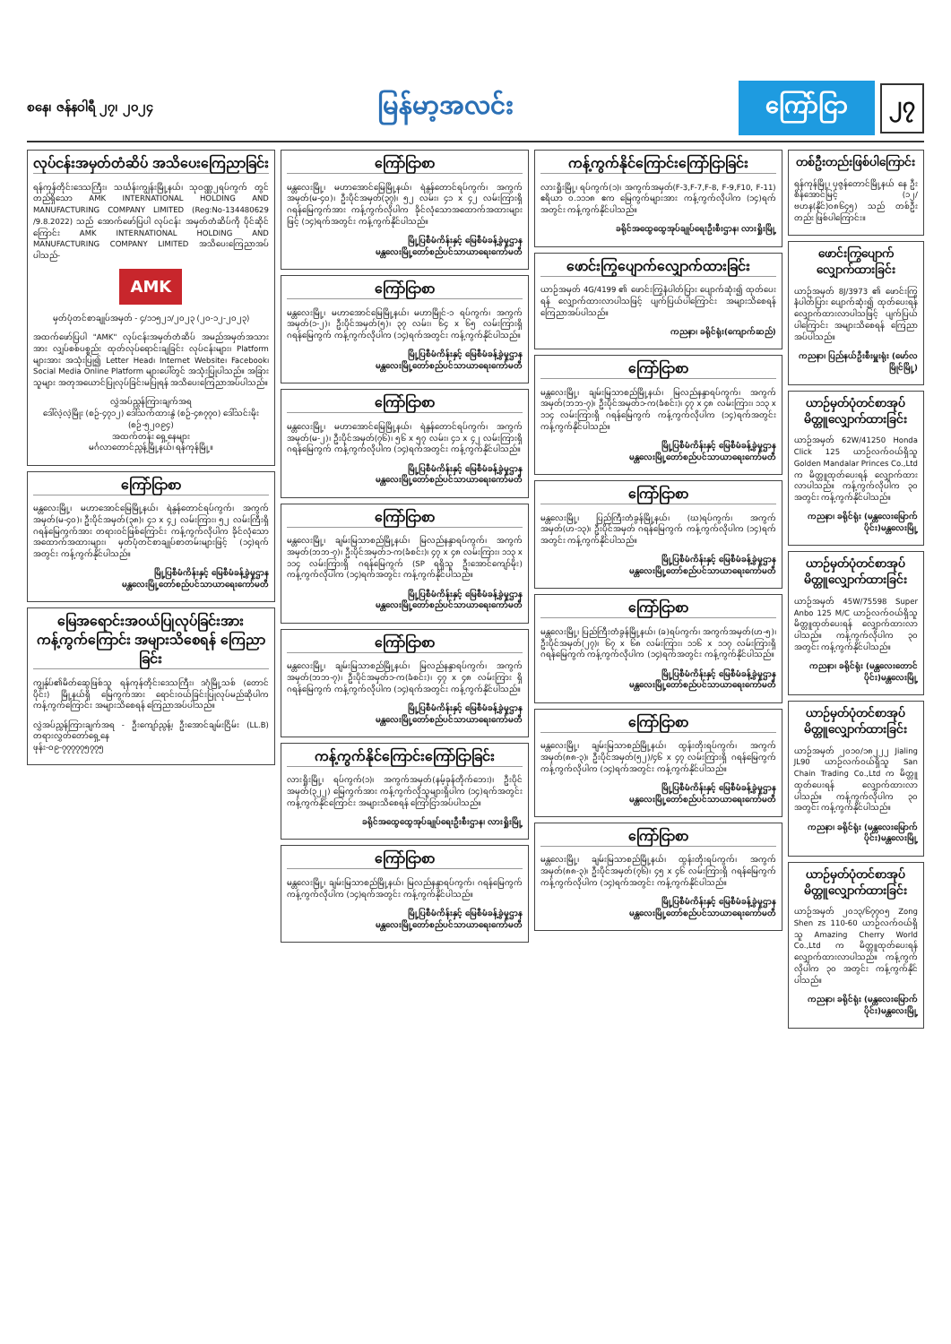စနေ၊ ဇန်နဝါရီ ၂၇၊ ၂၀၂၄
မြန်မာ့အလင်း
ကြော်ငြာ ၂၇
လုပ်ငန်းအမှတ်တံဆိပ် အသိပေးကြေညာခြင်း
ရန်ကုန်တိုင်းဒေသကြီး၊ သင်္ဃန်းကျွန်းမြို့နယ်၊ သုဝဏ္ဏ၂ရပ်ကွက် တွင် တည်ရှိသော AMK INTERNATIONAL HOLDING AND MANUFACTURING COMPANY LIMITED (Reg:No-134480629 /9.8.2022) သည် အောက်ဖော်ပြပါ လုပ်ငန်း အမှတ်တံဆိပ်ကို ပိုင်ဆိုင်ကြောင်း AMK INTERNATIONAL HOLDING AND MANUFACTURING COMPANY LIMITED အသိပေးကြေညာအပ်ပါသည်-
AMK
မှတ်ပုံတင်စာချုပ်အမှတ် - ၄/၁၁၅၂၁/၂၀၂၃ (၂၀-၁၂-၂၀၂၃)
အထက်ဖော်ပြပါ "AMK" လုပ်ငန်းအမှတ်တံဆိပ် အမည်အမှတ်အသားအား လျှပ်စစ်ပစ္စည်း ထုတ်လုပ်ရောင်းချခြင်း လုပ်ငန်းများ၊ Platform များအား အသုံးပြု၍ Letter Head၊ Internet Website၊ Facebook၊ Social Media Online Platform များပေါ်တွင် အသုံးပြုပါသည်။ အခြားသူများ အတုအယောင်ပြုလုပ်ခြင်းမပြုရန် အသိပေးကြေညာအပ်ပါသည်။
လွှဲအပ်ညွှန်ကြားချက်အရ
ဒေါ်လဲ့လဲ့မြိုး (စဉ်-၄၇၁၂) ဒေါ်သက်ထားနွဲ (စဉ်-၄၈၇၇၀) ဒေါ်သင်းမိုး (စဉ်-၅၂၀၉၄)
အထက်တန်း ရှေ့နေများ
မင်္ဂလာတောင်ညွန့်မြို့နယ်၊ ရန်ကုန်မြို့။
ကြော်ငြာစာ
မန္တလေးမြို့၊ မဟာအောင်မြေမြို့နယ်၊ ရဲနွန်တောင်ရပ်ကွက်၊ အကွက်အမှတ်(မ-၄၀)၊ ဦးပိုင်အမှတ်(၃၈)၊ ၄၁ x ၄၂ လမ်းကြား၊ ၅၂ လမ်းကြီးရှိ ဂရန်မြေကွက်အား တရားဝင်ဖြစ်ကြောင်း ကန့်ကွက်လိုပါက ခိုင်လုံသောအထောက်အထားများ၊ မှတ်ပုံတင်စာချုပ်စာတမ်းများဖြင့် (၁၄)ရက်အတွင်း ကန့်ကွက်နိုင်ပါသည်။
မြို့ပြစီမံကိန်းနှင့် မြေစီမံခန့်ခွဲမှုဌာန
မန္တလေးမြို့တော်စည်ပင်သာယာရေးကော်မတီ
မြေအရောင်းအဝယ်ပြုလုပ်ခြင်းအား ကန့်ကွက်ကြောင်း အများသိစေရန် ကြေညာခြင်း
ကျွန်ုပ်၏မိတ်ဆွေဖြစ်သူ ရန်ကုန်တိုင်းဒေသကြီး၊ ဒဂုံမြို့သစ် (တောင်ပိုင်း) မြို့နယ်ရှိ မြေကွက်အား ရောင်းဝယ်ခြင်းပြုလုပ်မည်ဆိုပါက ကန့်ကွက်ကြောင်း အများသိစေရန် ကြေညာအပ်ပါသည်။
လွှဲအပ်ညွှန်ကြားချက်အရ - ဦးကျော်ညွန့်၊ ဦးအောင်ချမ်းငြိမ်း (LL.B) တရားလွှတ်တော်ရှေ့နေ
ဖုန်း-၀၉-၇၇၇၇၇၅၇၇၅
ကြော်ငြာစာ
မန္တလေးမြို့၊ မဟာအောင်မြေမြို့နယ်၊ ရဲနွန်တောင်ရပ်ကွက်၊ အကွက်အမှတ်(မ-၄၀)၊ ဦးပိုင်အမှတ်(၃၇)၊ ၅၂ လမ်း၊ ၄၁ x ၄၂ လမ်းကြားရှိ ဂရန်မြေကွက်အား ကန့်ကွက်လိုပါက ခိုင်လုံသောအထောက်အထားများဖြင့် (၁၄)ရက်အတွင်း ကန့်ကွက်နိုင်ပါသည်။
မြို့ပြစီမံကိန်းနှင့် မြေစီမံခန့်ခွဲမှုဌာန
မန္တလေးမြို့တော်စည်ပင်သာယာရေးကော်မတီ
ကြော်ငြာစာ
မန္တလေးမြို့၊ မဟာအောင်မြေမြို့နယ်၊ မဟာမြိုင်-၁ ရပ်ကွက်၊ အကွက်အမှတ်(၁-၂)၊ ဦးပိုင်အမှတ်(၅)၊ ၃၇ လမ်း၊ ၆၄ x ၆၅ လမ်းကြားရှိ ဂရန်မြေကွက် ကန့်ကွက်လိုပါက (၁၄)ရက်အတွင်း ကန့်ကွက်နိုင်ပါသည်။
မြို့ပြစီမံကိန်းနှင့် မြေစီမံခန့်ခွဲမှုဌာန
မန္တလေးမြို့တော်စည်ပင်သာယာရေးကော်မတီ
ကြော်ငြာစာ
မန္တလေးမြို့၊ မဟာအောင်မြေမြို့နယ်၊ ရဲနွန်တောင်ရပ်ကွက်၊ အကွက်အမှတ်(မ-၂)၊ ဦးပိုင်အမှတ်(၇၆)၊ ၅၆ x ၅၇ လမ်း၊ ၄၁ x ၄၂ လမ်းကြားရှိ ဂရန်မြေကွက် ကန့်ကွက်လိုပါက (၁၄)ရက်အတွင်း ကန့်ကွက်နိုင်ပါသည်။
မြို့ပြစီမံကိန်းနှင့် မြေစီမံခန့်ခွဲမှုဌာန
မန္တလေးမြို့တော်စည်ပင်သာယာရေးကော်မတီ
ကြော်ငြာစာ
မန္တလေးမြို့၊ ချမ်းမြသာစည်မြို့နယ်၊ မြလည်နန္ဒာရပ်ကွက်၊ အကွက်အမှတ်(ဘဘ-၇)၊ ဦးပိုင်အမှတ်၁-က(ခံစင်း)၊ ၄၇ x ၄၈ လမ်းကြား၊ ၁၁၃ x ၁၁၄ လမ်းကြားရှိ ဂရန်မြေကွက် (SP ရရှိသူ ဦးအောင်ကျော်မိုး) ကန့်ကွက်လိုပါက (၁၄)ရက်အတွင်း ကန့်ကွက်နိုင်ပါသည်။
မြို့ပြစီမံကိန်းနှင့် မြေစီမံခန့်ခွဲမှုဌာန
မန္တလေးမြို့တော်စည်ပင်သာယာရေးကော်မတီ
ကြော်ငြာစာ
မန္တလေးမြို့၊ ချမ်းမြသာစည်မြို့နယ်၊ မြလည်နန္ဒာရပ်ကွက်၊ အကွက်အမှတ်(ဘဘ-၇)၊ ဦးပိုင်အမှတ်၁-က(ခံစင်း)၊ ၄၇ x ၄၈ လမ်းကြား ရှိ ဂရန်မြေကွက် ကန့်ကွက်လိုပါက (၁၄)ရက်အတွင်း ကန့်ကွက်နိုင်ပါသည်။
မြို့ပြစီမံကိန်းနှင့် မြေစီမံခန့်ခွဲမှုဌာန
မန္တလေးမြို့တော်စည်ပင်သာယာရေးကော်မတီ
ကန့်ကွက်နိုင်ကြောင်းကြော်ငြာခြင်း
လားရှိုးမြို့၊ ရပ်ကွက်(၁)၊ အကွက်အမှတ်(နမ့်ခုန်တိုက်ဘေး)၊ ဦးပိုင်အမှတ်(၃၂၂) မြေကွက်အား ကန့်ကွက်လိုသူများရှိပါက (၁၄)ရက်အတွင်း ကန့်ကွက်နိုင်ကြောင်း အများသိစေရန် ကြော်ငြာအပ်ပါသည်။
ခရိုင်အထွေထွေအုပ်ချုပ်ရေးဦးစီးဌာန၊ လားရှိုးမြို့
ကြော်ငြာစာ
မန္တလေးမြို့၊ ချမ်းမြသာစည်မြို့နယ်၊ မြလည်နန္ဒာရပ်ကွက်၊ ဂရန်မြေကွက် ကန့်ကွက်လိုပါက (၁၄)ရက်အတွင်း ကန့်ကွက်နိုင်ပါသည်။
မြို့ပြစီမံကိန်းနှင့် မြေစီမံခန့်ခွဲမှုဌာန
မန္တလေးမြို့တော်စည်ပင်သာယာရေးကော်မတီ
ကန့်ကွက်နိုင်ကြောင်းကြော်ငြာခြင်း
လားရှိုးမြို့၊ ရပ်ကွက်(၁)၊ အကွက်အမှတ်(F-3,F-7,F-8, F-9,F10, F-11) ဧရိယာ ၀.၁၁၁၈ ဧက မြေကွက်များအား ကန့်ကွက်လိုပါက (၁၄)ရက်အတွင်း ကန့်ကွက်နိုင်ပါသည်။
ခရိုင်အထွေထွေအုပ်ချုပ်ရေးဦးစီးဌာန၊ လားရှိုးမြို့
ဖောင်းကြွပျောက်လျှောက်ထားခြင်း
ယာဉ်အမှတ် 4G/4199 ၏ ဖောင်းကြွနံပါတ်ပြား ပျောက်ဆုံး၍ ထုတ်ပေးရန် လျှောက်ထားလာပါသဖြင့် ပျက်ပြယ်ပါကြောင်း အများသိစေရန် ကြေညာအပ်ပါသည်။
ကညနာ၊ ခရိုင်ရုံး(ကျောက်ဆည်)
ကြော်ငြာစာ
မန္တလေးမြို့၊ ချမ်းမြသာစည်မြို့နယ်၊ မြလည်နန္ဒာရပ်ကွက်၊ အကွက်အမှတ်(ဘဘ-၇)၊ ဦးပိုင်အမှတ်၁-က(ခံစင်း)၊ ၄၇ x ၄၈ လမ်းကြား၊ ၁၁၃ x ၁၁၄ လမ်းကြားရှိ ဂရန်မြေကွက် ကန့်ကွက်လိုပါက (၁၄)ရက်အတွင်း ကန့်ကွက်နိုင်ပါသည်။
မြို့ပြစီမံကိန်းနှင့် မြေစီမံခန့်ခွဲမှုဌာန
မန္တလေးမြို့တော်စည်ပင်သာယာရေးကော်မတီ
ကြော်ငြာစာ
မန္တလေးမြို့၊ ပြည်ကြီးတံခွန်မြို့နယ်၊ (ဃ)ရပ်ကွက်၊ အကွက်အမှတ်(ဟ-၁၃)၊ ဦးပိုင်အမှတ် ဂရန်မြေကွက် ကန့်ကွက်လိုပါက (၁၄)ရက်အတွင်း ကန့်ကွက်နိုင်ပါသည်။
မြို့ပြစီမံကိန်းနှင့် မြေစီမံခန့်ခွဲမှုဌာန
မန္တလေးမြို့တော်စည်ပင်သာယာရေးကော်မတီ
ကြော်ငြာစာ
မန္တလေးမြို့၊ ပြည်ကြီးတံခွန်မြို့နယ်၊ (ခ)ရပ်ကွက်၊ အကွက်အမှတ်(ဟ-၅)၊ ဦးပိုင်အမှတ်(၂၇)၊ ၆၇ x ၆၈ လမ်းကြား၊ ၁၁၆ x ၁၁၇ လမ်းကြားရှိ ဂရန်မြေကွက် ကန့်ကွက်လိုပါက (၁၄)ရက်အတွင်း ကန့်ကွက်နိုင်ပါသည်။
မြို့ပြစီမံကိန်းနှင့် မြေစီမံခန့်ခွဲမှုဌာန
မန္တလေးမြို့တော်စည်ပင်သာယာရေးကော်မတီ
ကြော်ငြာစာ
မန္တလေးမြို့၊ ချမ်းမြသာစည်မြို့နယ်၊ ထွန်းတိုးရပ်ကွက်၊ အကွက်အမှတ်(၈၈-၃)၊ ဦးပိုင်အမှတ်(၅၂)/၄၆ x ၄၇ လမ်းကြားရှိ ဂရန်မြေကွက် ကန့်ကွက်လိုပါက (၁၄)ရက်အတွင်း ကန့်ကွက်နိုင်ပါသည်။
မြို့ပြစီမံကိန်းနှင့် မြေစီမံခန့်ခွဲမှုဌာန
မန္တလေးမြို့တော်စည်ပင်သာယာရေးကော်မတီ
ကြော်ငြာစာ
မန္တလေးမြို့၊ ချမ်းမြသာစည်မြို့နယ်၊ ထွန်းတိုးရပ်ကွက်၊ အကွက်အမှတ်(၈၈-၃)၊ ဦးပိုင်အမှတ်(၇၆)၊ ၄၅ x ၄၆ လမ်းကြားရှိ ဂရန်မြေကွက် ကန့်ကွက်လိုပါက (၁၄)ရက်အတွင်း ကန့်ကွက်နိုင်ပါသည်။
မြို့ပြစီမံကိန်းနှင့် မြေစီမံခန့်ခွဲမှုဌာန
မန္တလေးမြို့တော်စည်ပင်သာယာရေးကော်မတီ
တစ်ဦးတည်းဖြစ်ပါကြောင်း
ရန်ကုန်မြို့၊ ပုဇွန်တောင်မြို့နယ် နေ ဦးစိန်အောင်မြင့် (၁၂/ဗဟန(နိုင်)၀၈၆၄၅) သည် တစ်ဦးတည်း ဖြစ်ပါကြောင်း။
ဖောင်းကြွပျောက်လျှောက်ထားခြင်း
ယာဉ်အမှတ် 8J/3973 ၏ ဖောင်းကြွနံပါတ်ပြား ပျောက်ဆုံး၍ ထုတ်ပေးရန် လျှောက်ထားလာပါသဖြင့် ပျက်ပြယ်ပါကြောင်း အများသိစေရန် ကြေညာအပ်ပါသည်။
ကညနာ၊ ပြည်နယ်ဦးစီးမှူးရုံး (မော်လမြိုင်မြို့)
ယာဉ်မှတ်ပုံတင်စာအုပ် မိတ္တူလျှောက်ထားခြင်း
ယာဉ်အမှတ် 62W/41250 Honda Click 125 ယာဉ်လက်ဝယ်ရှိသူ Golden Mandalar Princes Co.,Ltd က မိတ္တူထုတ်ပေးရန် လျှောက်ထားလာပါသည်။ ကန့်ကွက်လိုပါက ၃၀ အတွင်း ကန့်ကွက်နိုင်ပါသည်။
ကညနာ၊ ခရိုင်ရုံး (မန္တလေးမြောက်ပိုင်း)မန္တလေးမြို့
ယာဉ်မှတ်ပုံတင်စာအုပ် မိတ္တူလျှောက်ထားခြင်း
ယာဉ်အမှတ် 45W/75598 Super Anbo 125 M/C ယာဉ်လက်ဝယ်ရှိသူ မိတ္တူထုတ်ပေးရန် လျှောက်ထားလာပါသည်။ ကန့်ကွက်လိုပါက ၃၀ အတွင်း ကန့်ကွက်နိုင်ပါသည်။
ကညနာ၊ ခရိုင်ရုံး (မန္တလေးတောင်ပိုင်း)မန္တလေးမြို့
ယာဉ်မှတ်ပုံတင်စာအုပ် မိတ္တူလျှောက်ထားခြင်း
ယာဉ်အမှတ် ၂၀၁၀/၁၈၂၂၂ Jialing JL90 ယာဉ်လက်ဝယ်ရှိသူ San Chain Trading Co.,Ltd က မိတ္တူထုတ်ပေးရန် လျှောက်ထားလာပါသည်။ ကန့်ကွက်လိုပါက ၃၀ အတွင်း ကန့်ကွက်နိုင်ပါသည်။
ကညနာ၊ ခရိုင်ရုံး (မန္တလေးမြောက်ပိုင်း)မန္တလေးမြို့
ယာဉ်မှတ်ပုံတင်စာအုပ် မိတ္တူလျှောက်ထားခြင်း
ယာဉ်အမှတ် ၂၀၁၃/၆၇၇၀၅ Zong Shen zs 110-60 ယာဉ်လက်ဝယ်ရှိသူ Amazing Cherry World Co.,Ltd က မိတ္တူထုတ်ပေးရန် လျှောက်ထားလာပါသည်။ ကန့်ကွက်လိုပါက ၃၀ အတွင်း ကန့်ကွက်နိုင်ပါသည်။
ကညနာ၊ ခရိုင်ရုံး (မန္တလေးမြောက်ပိုင်း)မန္တလေးမြို့